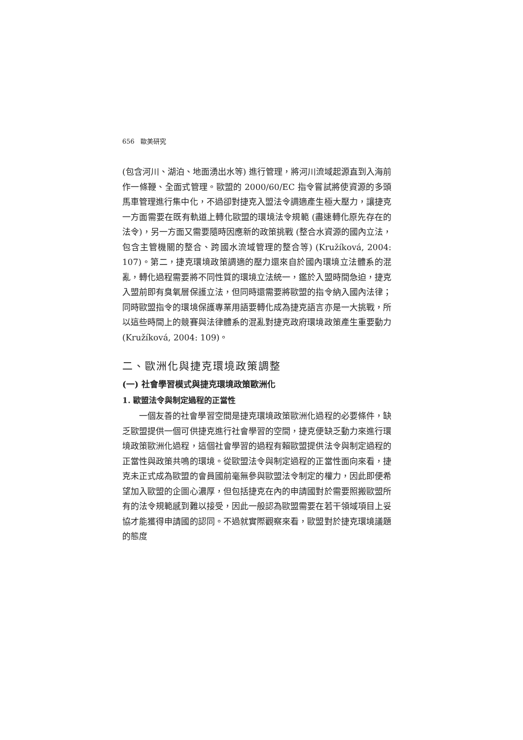656 歐美研究
(包含河川、湖泊、地面湧出水等) 進行管理，將河川流域起源直到入海前作一條鞭、全面式管理。歐盟的 2000/60/EC 指令嘗試將使資源的多頭馬車管理進行集中化，不過卻對捷克入盟法令調適產生極大壓力，讓捷克一方面需要在既有軌道上轉化歐盟的環境法令規範 (盡速轉化原先存在的法令)，另一方面又需要隨時因應新的政策挑戰 (整合水資源的國內立法，包含主管機關的整合、跨國水流域管理的整合等) (Kružíková, 2004: 107)。第二，捷克環境政策調適的壓力還來自於國內環境立法體系的混亂，轉化過程需要將不同性質的環境立法統一，鑑於入盟時間急迫，捷克入盟前即有臭氧層保護立法，但同時還需要將歐盟的指令納入國內法律；同時歐盟指令的環境保護專業用語要轉化成為捷克語言亦是一大挑戰，所以這些時間上的競賽與法律體系的混亂對捷克政府環境政策產生重要動力 (Kružíková, 2004: 109)。
二、歐洲化與捷克環境政策調整
(一) 社會學習模式與捷克環境政策歐洲化
1. 歐盟法令與制定過程的正當性
一個友善的社會學習空間是捷克環境政策歐洲化過程的必要條件，缺乏歐盟提供一個可供捷克進行社會學習的空間，捷克便缺乏動力來進行環境政策歐洲化過程，這個社會學習的過程有賴歐盟提供法令與制定過程的正當性與政策共鳴的環境。從歐盟法令與制定過程的正當性面向來看，捷克未正式成為歐盟的會員國前毫無參與歐盟法令制定的權力，因此即便希望加入歐盟的企圖心濃厚，但包括捷克在內的申請國對於需要照搬歐盟所有的法令規範感到難以接受，因此一般認為歐盟需要在若干領域項目上妥協才能獲得申請國的認同。不過就實際觀察來看，歐盟對於捷克環境議題的態度